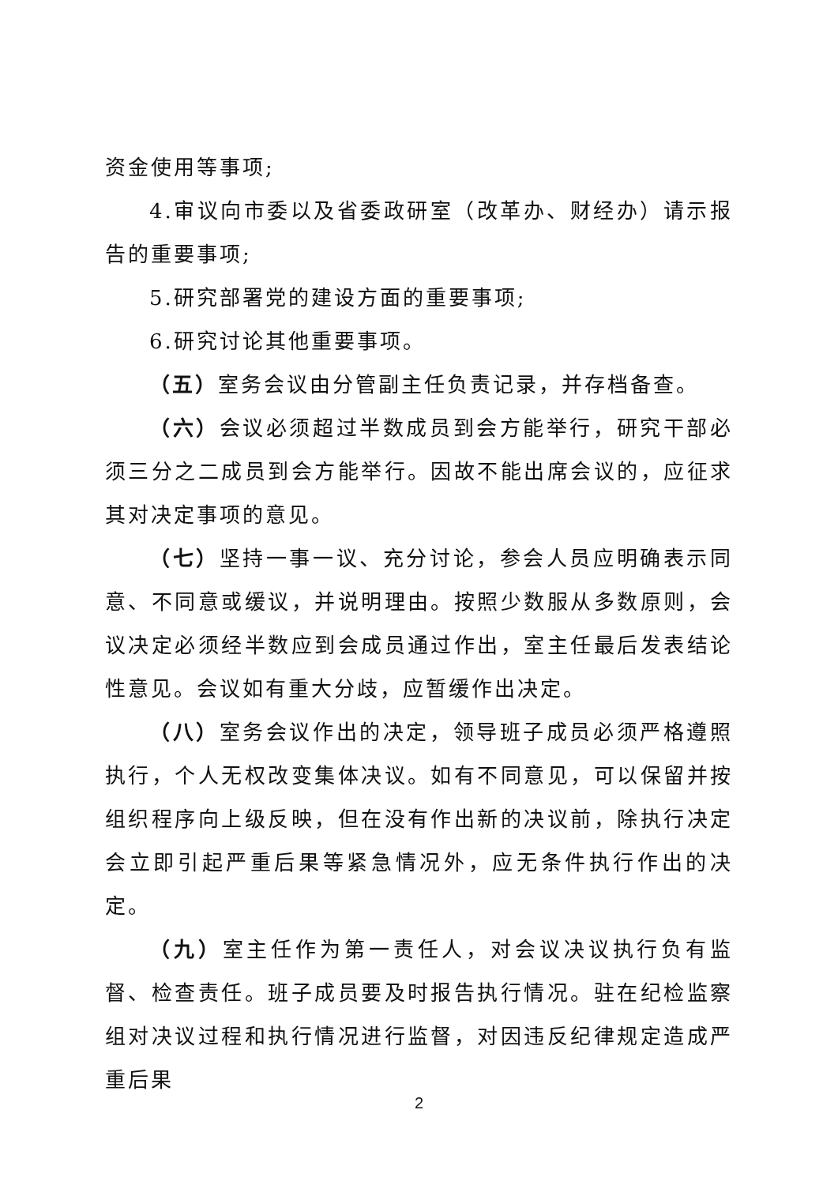资金使用等事项;
4.审议向市委以及省委政研室（改革办、财经办）请示报告的重要事项;
5.研究部署党的建设方面的重要事项;
6.研究讨论其他重要事项。
（五）室务会议由分管副主任负责记录，并存档备查。
（六）会议必须超过半数成员到会方能举行，研究干部必须三分之二成员到会方能举行。因故不能出席会议的，应征求其对决定事项的意见。
（七）坚持一事一议、充分讨论，参会人员应明确表示同意、不同意或缓议，并说明理由。按照少数服从多数原则，会议决定必须经半数应到会成员通过作出，室主任最后发表结论性意见。会议如有重大分歧，应暂缓作出决定。
（八）室务会议作出的决定，领导班子成员必须严格遵照执行，个人无权改变集体决议。如有不同意见，可以保留并按组织程序向上级反映，但在没有作出新的决议前，除执行决定会立即引起严重后果等紧急情况外，应无条件执行作出的决定。
（九）室主任作为第一责任人，对会议决议执行负有监督、检查责任。班子成员要及时报告执行情况。驻在纪检监察组对决议过程和执行情况进行监督，对因违反纪律规定造成严重后果
2